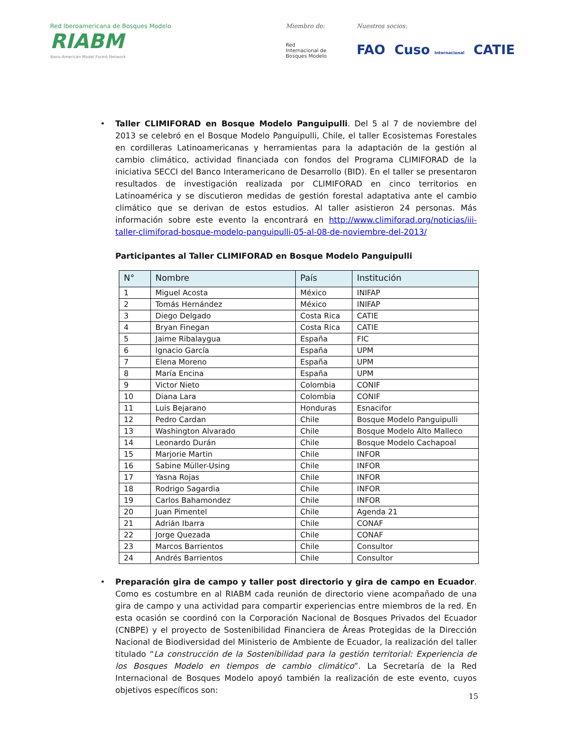Red Iberoamericana de Bosques Modelo
RIABM
Ibero-American Model Forest Network
Miembro de:
Red
Internacional de
Bosques Modelo
Nuestros socios:
FAO Cuso Internacional CATIE
• Taller CLIMIFORAD en Bosque Modelo Panguipulli. Del 5 al 7 de noviembre del 2013 se celebró en el Bosque Modelo Panguipulli, Chile, el taller Ecosistemas Forestales en cordilleras Latinoamericanas y herramientas para la adaptación de la gestión al cambio climático, actividad financiada con fondos del Programa CLIMIFORAD de la iniciativa SECCI del Banco Interamericano de Desarrollo (BID). En el taller se presentaron resultados de investigación realizada por CLIMIFORAD en cinco territorios en Latinoamérica y se discutieron medidas de gestión forestal adaptativa ante el cambio climático que se derivan de estos estudios. Al taller asistieron 24 personas. Más información sobre este evento la encontrará en http://www.climiforad.org/noticias/iii-taller-climiforad-bosque-modelo-panguipulli-05-al-08-de-noviembre-del-2013/
Participantes al Taller CLIMIFORAD en Bosque Modelo Panguipulli
| N° | Nombre | País | Institución |
| --- | --- | --- | --- |
| 1 | Miguel Acosta | México | INIFAP |
| 2 | Tomás Hernández | México | INIFAP |
| 3 | Diego Delgado | Costa Rica | CATIE |
| 4 | Bryan Finegan | Costa Rica | CATIE |
| 5 | Jaime Ribalaygua | España | FIC |
| 6 | Ignacio García | España | UPM |
| 7 | Elena Moreno | España | UPM |
| 8 | María Encina | España | UPM |
| 9 | Victor Nieto | Colombia | CONIF |
| 10 | Diana Lara | Colombia | CONIF |
| 11 | Luis Bejarano | Honduras | Esnacifor |
| 12 | Pedro Cardan | Chile | Bosque Modelo Panguipulli |
| 13 | Washington Alvarado | Chile | Bosque Modelo Alto Malleco |
| 14 | Leonardo Durán | Chile | Bosque Modelo Cachapoal |
| 15 | Marjorie Martin | Chile | INFOR |
| 16 | Sabine Müller-Using | Chile | INFOR |
| 17 | Yasna Rojas | Chile | INFOR |
| 18 | Rodrigo Sagardia | Chile | INFOR |
| 19 | Carlos Bahamondez | Chile | INFOR |
| 20 | Juan Pimentel | Chile | Agenda 21 |
| 21 | Adrián Ibarra | Chile | CONAF |
| 22 | Jorge Quezada | Chile | CONAF |
| 23 | Marcos Barrientos | Chile | Consultor |
| 24 | Andrés Barrientos | Chile | Consultor |
• Preparación gira de campo y taller post directorio y gira de campo en Ecuador. Como es costumbre en al RIABM cada reunión de directorio viene acompañado de una gira de campo y una actividad para compartir experiencias entre miembros de la red. En esta ocasión se coordinó con la Corporación Nacional de Bosques Privados del Ecuador (CNBPE) y el proyecto de Sostenibilidad Financiera de Áreas Protegidas de la Dirección Nacional de Biodiversidad del Ministerio de Ambiente de Ecuador, la realización del taller titulado “La construcción de la Sostenibilidad para la gestión territorial: Experiencia de los Bosques Modelo en tiempos de cambio climático”. La Secretaría de la Red Internacional de Bosques Modelo apoyó también la realización de este evento, cuyos objetivos específicos son:
15